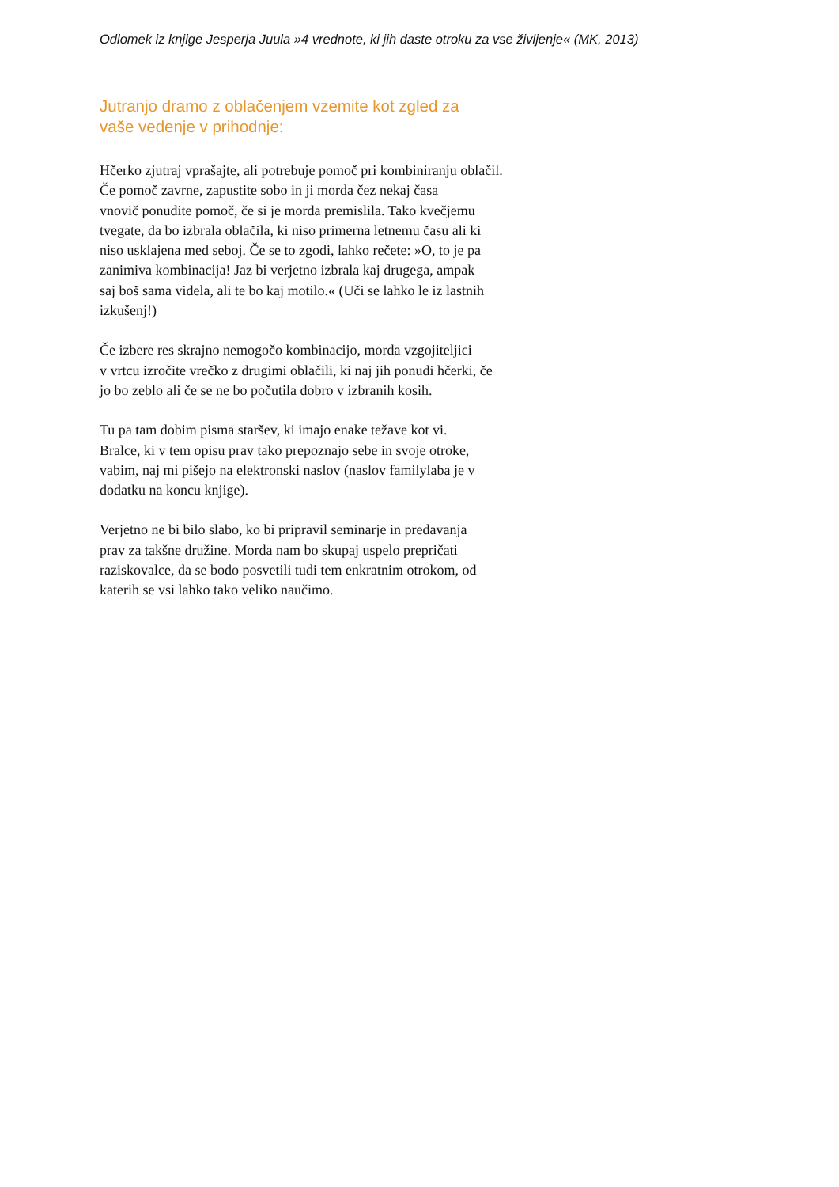Odlomek iz knjige Jesperja Juula »4 vrednote, ki jih daste otroku za vse življenje« (MK, 2013)
Jutranjo dramo z oblačenjem vzemite kot zgled za
vaše vedenje v prihodnje:
Hčerko zjutraj vprašajte, ali potrebuje pomoč pri kombiniranju oblačil.
Če pomoč zavrne, zapustite sobo in ji morda čez nekaj časa
vnovič ponudite pomoč, če si je morda premislila. Tako kvečjemu
tvegate, da bo izbrala oblačila, ki niso primerna letnemu času ali ki
niso usklajena med seboj. Če se to zgodi, lahko rečete: »O, to je pa
zanimiva kombinacija! Jaz bi verjetno izbrala kaj drugega, ampak
saj boš sama videla, ali te bo kaj motilo.« (Uči se lahko le iz lastnih
izkušenj!)
Če izbere res skrajno nemogočo kombinacijo, morda vzgojiteljici
v vrtcu izročite vrečko z drugimi oblačili, ki naj jih ponudi hčerki, če
jo bo zeblo ali če se ne bo počutila dobro v izbranih kosih.
Tu pa tam dobim pisma staršev, ki imajo enake težave kot vi.
Bralce, ki v tem opisu prav tako prepoznajo sebe in svoje otroke,
vabim, naj mi pišejo na elektronski naslov (naslov familylaba je v
dodatku na koncu knjige).
Verjetno ne bi bilo slabo, ko bi pripravil seminarje in predavanja
prav za takšne družine. Morda nam bo skupaj uspelo prepričati
raziskovalce, da se bodo posvetili tudi tem enkratnim otrokom, od
katerih se vsi lahko tako veliko naučimo.